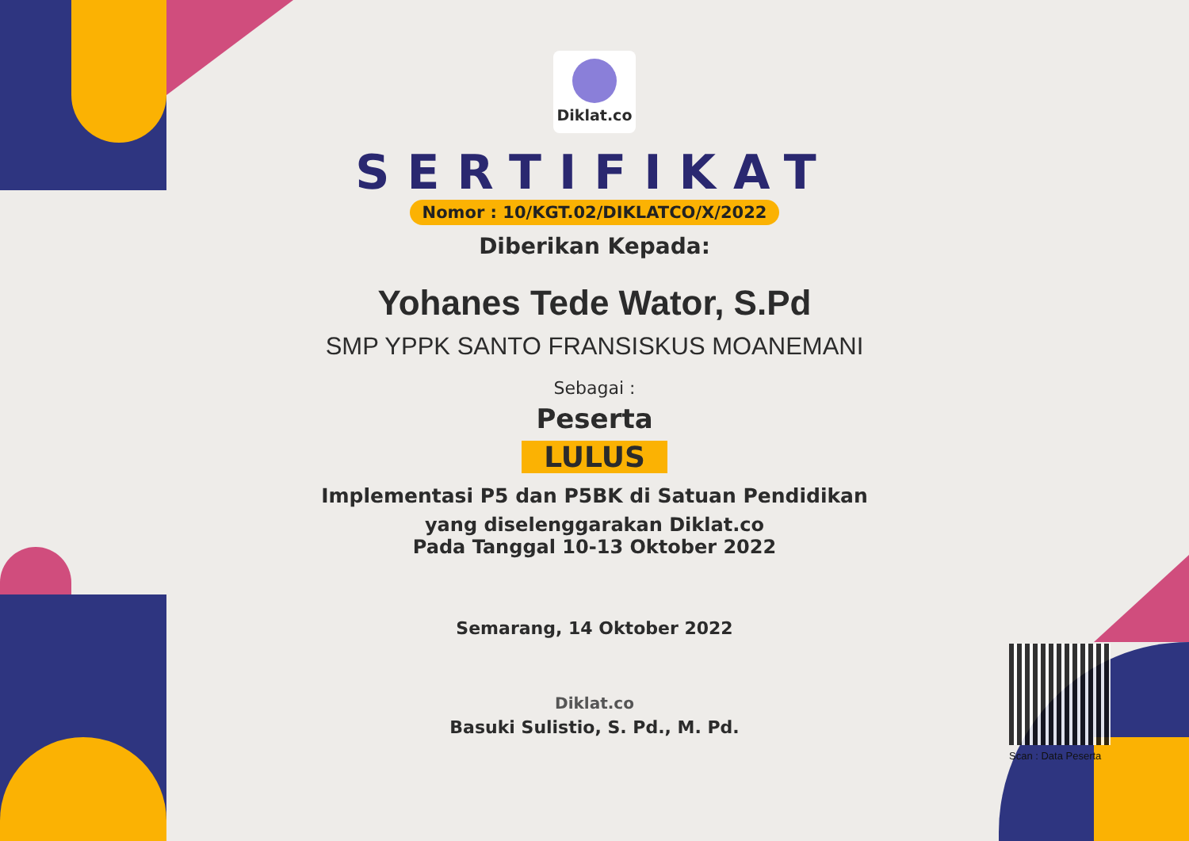Diklat.co
SERTIFIKAT
Nomor : 10/KGT.02/DIKLATCO/X/2022
Diberikan Kepada:
Yohanes Tede Wator, S.Pd
SMP YPPK SANTO FRANSISKUS MOANEMANI
Sebagai :
Peserta
LULUS
Implementasi P5 dan P5BK di Satuan Pendidikan
yang diselenggarakan Diklat.co
Pada Tanggal 10-13 Oktober 2022
Semarang, 14 Oktober 2022
Diklat.co
Basuki Sulistio, S. Pd., M. Pd.
Scan : Data Peserta